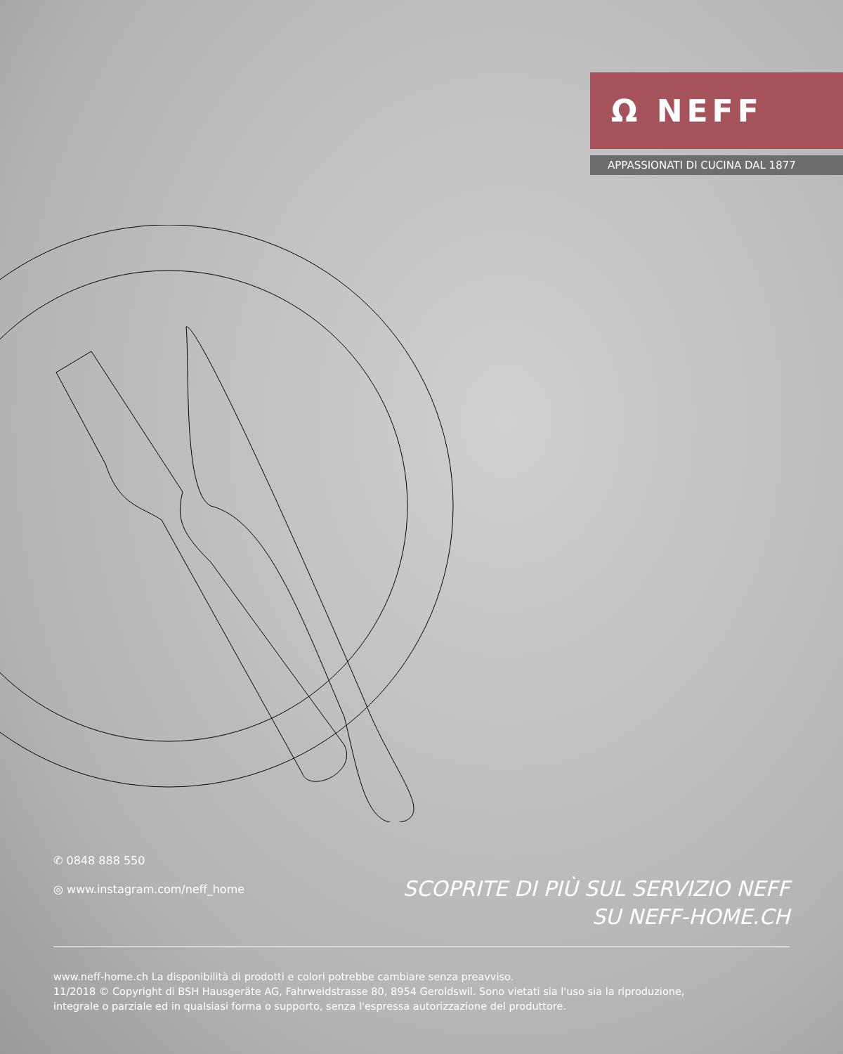Ω NEFF
APPASSIONATI DI CUCINA DAL 1877
✆ 0848 888 550
◎ www.instagram.com/neff_home
SCOPRITE DI PIÙ SUL SERVIZIO NEFF
SU NEFF-HOME.CH
www.neff-home.ch La disponibilità di prodotti e colori potrebbe cambiare senza preavviso.
11/2018 © Copyright di BSH Hausgeräte AG, Fahrweidstrasse 80, 8954 Geroldswil. Sono vietati sia l'uso sia la riproduzione,
integrale o parziale ed in qualsiasi forma o supporto, senza l'espressa autorizzazione del produttore.